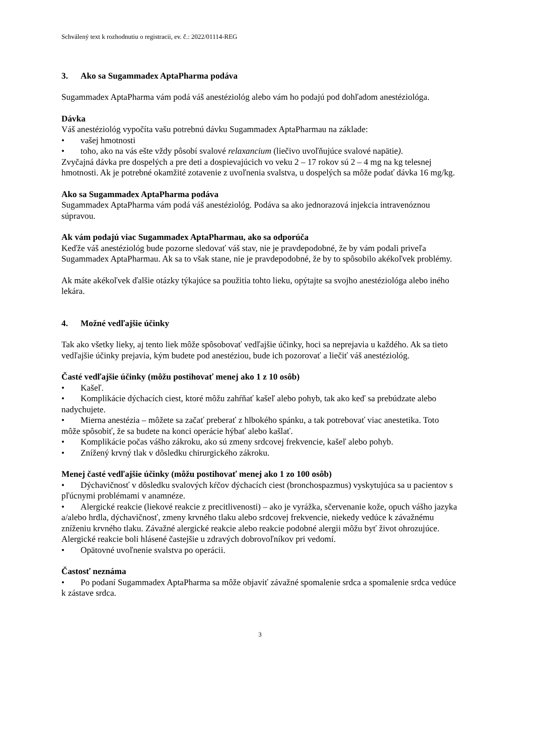Schválený text k rozhodnutiu o registracii, ev. č.: 2022/01114-REG
3. Ako sa Sugammadex AptaPharma podáva
Sugammadex AptaPharma vám podá váš anestéziológ alebo vám ho podajú pod dohľadom anestéziológa.
Dávka
Váš anestéziológ vypočíta vašu potrebnú dávku Sugammadex AptaPharmau na základe:
• vašej hmotnosti
• toho, ako na vás ešte vždy pôsobí svalové relaxancium (liečivo uvoľňujúce svalové napätie).
Zvyčajná dávka pre dospelých a pre deti a dospievajúcich vo veku 2 – 17 rokov sú 2 – 4 mg na kg telesnej hmotnosti. Ak je potrebné okamžité zotavenie z uvoľnenia svalstva, u dospelých sa môže podať dávka 16 mg/kg.
Ako sa Sugammadex AptaPharma podáva
Sugammadex AptaPharma vám podá váš anestéziológ. Podáva sa ako jednorazová injekcia intravenóznou súpravou.
Ak vám podajú viac Sugammadex AptaPharmau, ako sa odporúča
Keďže váš anestéziológ bude pozorne sledovať váš stav, nie je pravdepodobné, že by vám podali priveľa Sugammadex AptaPharmau. Ak sa to však stane, nie je pravdepodobné, že by to spôsobilo akékoľvek problémy.
Ak máte akékoľvek ďalšie otázky týkajúce sa použitia tohto lieku, opýtajte sa svojho anestéziológa alebo iného lekára.
4. Možné vedľajšie účinky
Tak ako všetky lieky, aj tento liek môže spôsobovať vedľajšie účinky, hoci sa neprejavia u každého. Ak sa tieto vedľajšie účinky prejavia, kým budete pod anestéziou, bude ich pozorovať a liečiť váš anestéziológ.
Časté vedľajšie účinky (môžu postihovať menej ako 1 z 10 osôb)
• Kašeľ.
• Komplikácie dýchacích ciest, ktoré môžu zahŕňať kašeľ alebo pohyb, tak ako keď sa prebúdzate alebo nadychujete.
• Mierna anestézia – môžete sa začať preberať z hlbokého spánku, a tak potrebovať viac anestetika. Toto môže spôsobiť, že sa budete na konci operácie hýbať alebo kašlať.
• Komplikácie počas vášho zákroku, ako sú zmeny srdcovej frekvencie, kašeľ alebo pohyb.
• Znížený krvný tlak v dôsledku chirurgického zákroku.
Menej časté vedľajšie účinky (môžu postihovať menej ako 1 zo 100 osôb)
• Dýchavičnosť v dôsledku svalových kŕčov dýchacích ciest (bronchospazmus) vyskytujúca sa u pacientov s pľúcnymi problémami v anamnéze.
• Alergické reakcie (liekové reakcie z precitlivenosti) – ako je vyrážka, sčervenanie kože, opuch vášho jazyka a/alebo hrdla, dýchavičnosť, zmeny krvného tlaku alebo srdcovej frekvencie, niekedy vedúce k závažnému zníženiu krvného tlaku. Závažné alergické reakcie alebo reakcie podobné alergii môžu byť život ohrozujúce. Alergické reakcie boli hlásené častejšie u zdravých dobrovoľníkov pri vedomí.
• Opätovné uvoľnenie svalstva po operácii.
Častosť neznáma
• Po podaní Sugammadex AptaPharma sa môže objaviť závažné spomalenie srdca a spomalenie srdca vedúce k zástave srdca.
3